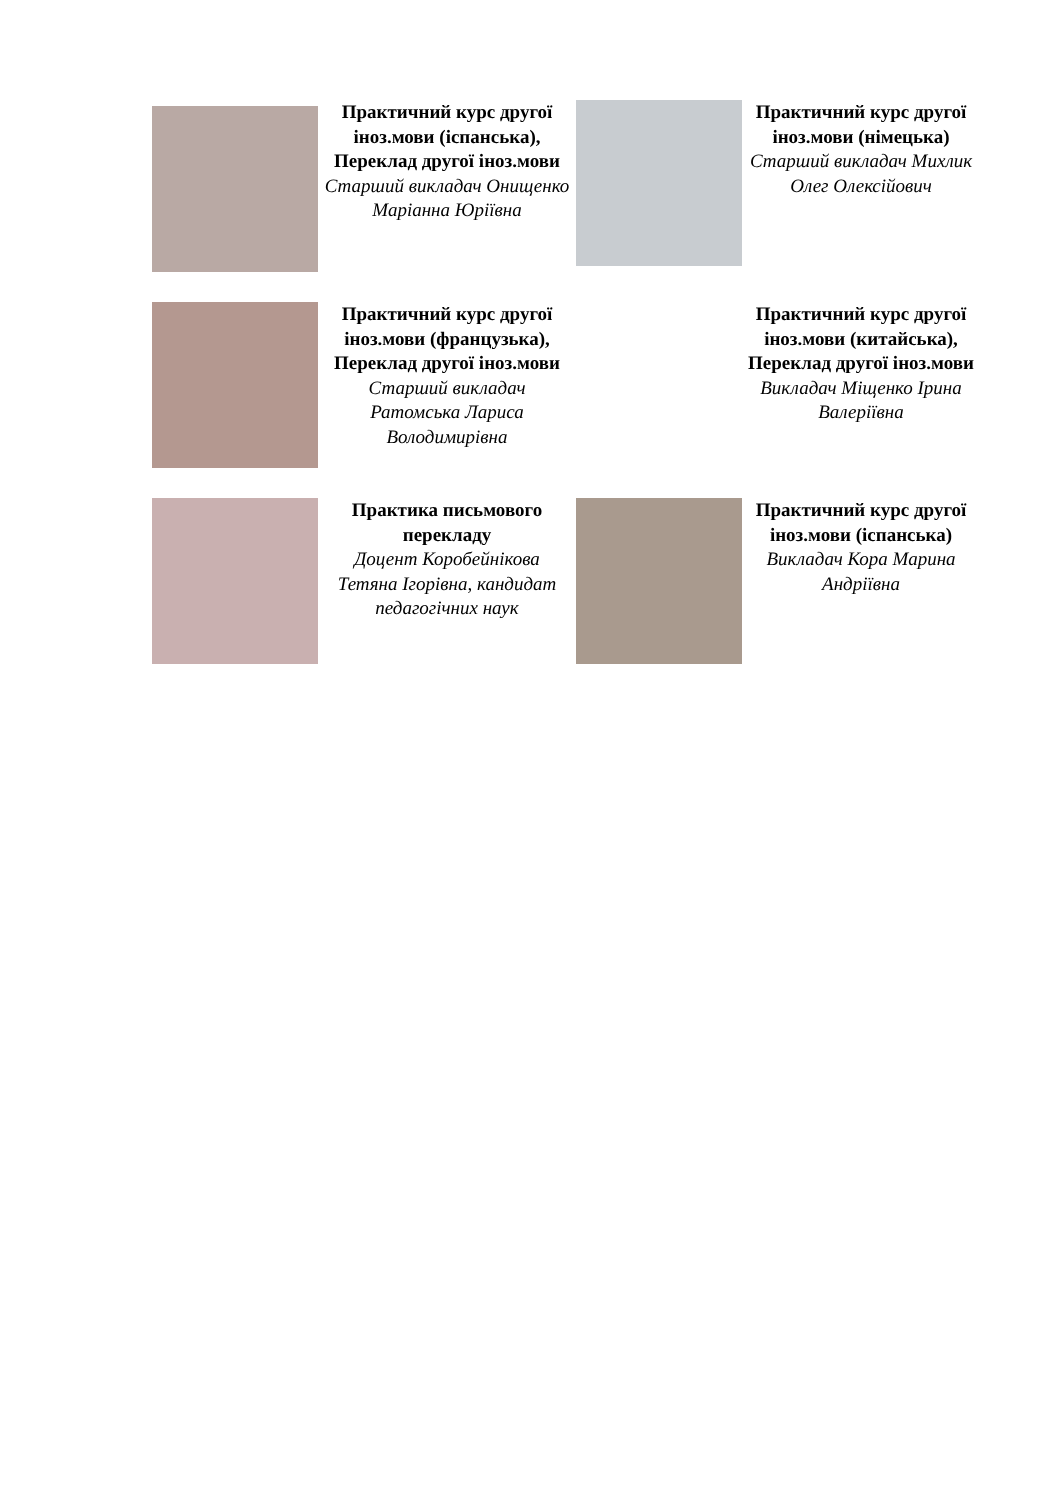Практичний курс другої іноз.мови (іспанська), Переклад другої іноз.мови
Старший викладач Онищенко Маріанна Юріївна
Практичний курс другої іноз.мови (німецька)
Старший викладач Михлик Олег Олексійович
Практичний курс другої іноз.мови (французька), Переклад другої іноз.мови
Старший викладач Ратомська Лариса Володимирівна
Практичний курс другої іноз.мови (китайська), Переклад другої іноз.мови
Викладач Міщенко Ірина Валеріївна
Практика письмового перекладу
Доцент Коробейнікова Тетяна Ігорівна, кандидат педагогічних наук
Практичний курс другої іноз.мови (іспанська)
Викладач Кора Марина Андріївна